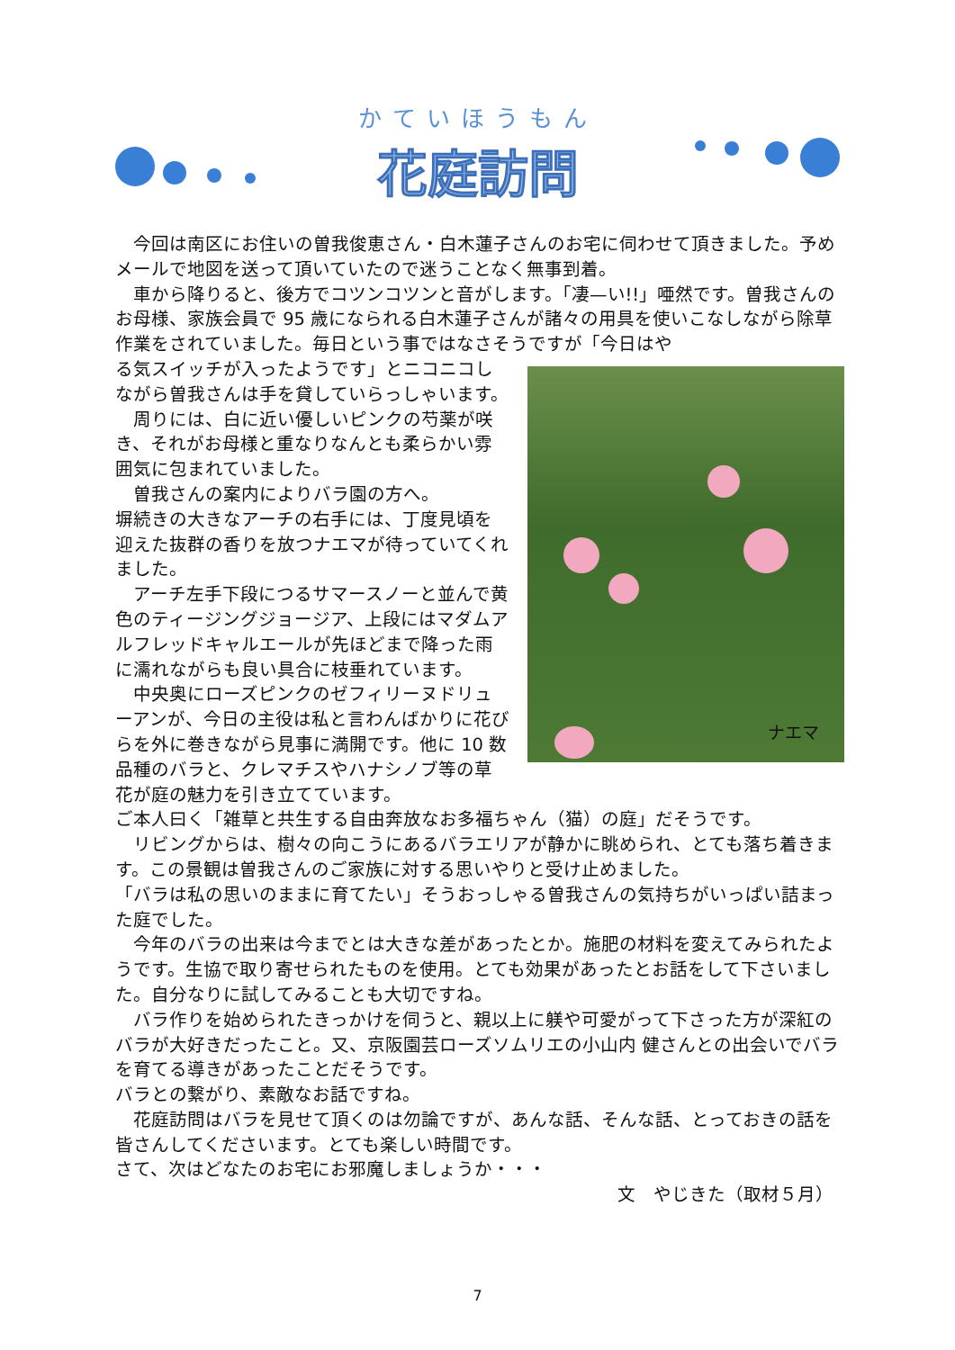かていほうもん
花庭訪問
　今回は南区にお住いの曽我俊恵さん・白木蓮子さんのお宅に伺わせて頂きました。予めメールで地図を送って頂いていたので迷うことなく無事到着。
　車から降りると、後方でコツンコツンと音がします。「凄—い!!」唖然です。曽我さんのお母様、家族会員で 95 歳になられる白木蓮子さんが諸々の用具を使いこなしながら除草作業をされていました。毎日という事ではなさそうですが「今日はや
ナエマ
る気スイッチが入ったようです」とニコニコしながら曽我さんは手を貸していらっしゃいます。
　周りには、白に近い優しいピンクの芍薬が咲き、それがお母様と重なりなんとも柔らかい雰囲気に包まれていました。
　曽我さんの案内によりバラ園の方へ。
塀続きの大きなアーチの右手には、丁度見頃を迎えた抜群の香りを放つナエマが待っていてくれました。
　アーチ左手下段につるサマースノーと並んで黄色のティージングジョージア、上段にはマダムアルフレッドキャルエールが先ほどまで降った雨に濡れながらも良い具合に枝垂れています。
　中央奥にローズピンクのゼフィリーヌドリューアンが、今日の主役は私と言わんばかりに花びらを外に巻きながら見事に満開です。他に 10 数品種のバラと、クレマチスやハナシノブ等の草花が庭の魅力を引き立てています。
ご本人曰く「雑草と共生する自由奔放なお多福ちゃん（猫）の庭」だそうです。
　リビングからは、樹々の向こうにあるバラエリアが静かに眺められ、とても落ち着きます。この景観は曽我さんのご家族に対する思いやりと受け止めました。
「バラは私の思いのままに育てたい」そうおっしゃる曽我さんの気持ちがいっぱい詰まった庭でした。
　今年のバラの出来は今までとは大きな差があったとか。施肥の材料を変えてみられたようです。生協で取り寄せられたものを使用。とても効果があったとお話をして下さいました。自分なりに試してみることも大切ですね。
　バラ作りを始められたきっかけを伺うと、親以上に躾や可愛がって下さった方が深紅のバラが大好きだったこと。又、京阪園芸ローズソムリエの小山内 健さんとの出会いでバラを育てる導きがあったことだそうです。
バラとの繋がり、素敵なお話ですね。
　花庭訪問はバラを見せて頂くのは勿論ですが、あんな話、そんな話、とっておきの話を皆さんしてくださいます。とても楽しい時間です。
さて、次はどなたのお宅にお邪魔しましょうか・・・
文　やじきた（取材５月）
7